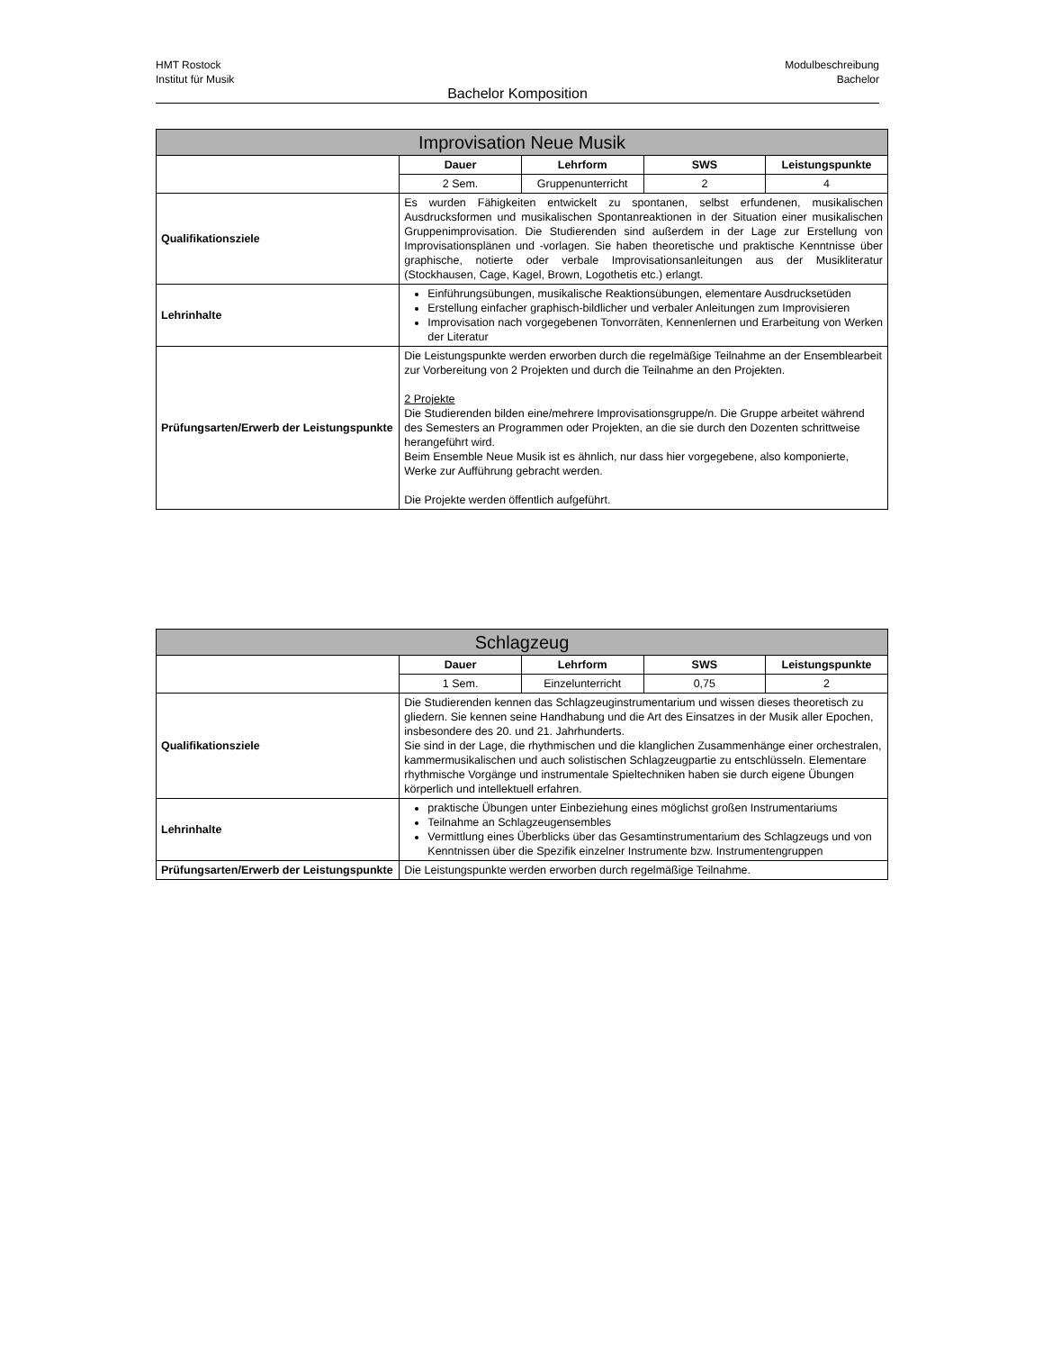HMT Rostock
Institut für Musik
Modulbeschreibung
Bachelor
Bachelor Komposition
| Improvisation Neue Musik | | | | |
| --- | --- | --- | --- | --- |
| | Dauer | Lehrform | SWS | Leistungspunkte |
| | 2 Sem. | Gruppenunterricht | 2 | 4 |
| Qualifikationsziele | Es wurden Fähigkeiten entwickelt zu spontanen, selbst erfundenen, musikalischen Ausdrucksformen und musikalischen Spontanreaktionen in der Situation einer musikalischen Gruppenimprovisation. Die Studierenden sind außerdem in der Lage zur Erstellung von Improvisationsplänen und -vorlagen. Sie haben theoretische und praktische Kenntnisse über graphische, notierte oder verbale Improvisationsanleitungen aus der Musikliteratur (Stockhausen, Cage, Kagel, Brown, Logothetis etc.) erlangt. | | | |
| Lehrinhalte | Einführungsübungen, musikalische Reaktionsübungen, elementare Ausdrucksetüden Erstellung einfacher graphisch-bildlicher und verbaler Anleitungen zum Improvisieren Improvisation nach vorgegebenen Tonvorräten, Kennenlernen und Erarbeitung von Werken der Literatur | | | |
| Prüfungsarten/Erwerb der Leistungspunkte | Die Leistungspunkte werden erworben durch die regelmäßige Teilnahme an der Ensemblearbeit zur Vorbereitung von 2 Projekten und durch die Teilnahme an den Projekten. 2 Projekte Die Studierenden bilden eine/mehrere Improvisationsgruppe/n. Die Gruppe arbeitet während des Semesters an Programmen oder Projekten, an die sie durch den Dozenten schrittweise herangeführt wird. Beim Ensemble Neue Musik ist es ähnlich, nur dass hier vorgegebene, also komponierte, Werke zur Aufführung gebracht werden. Die Projekte werden öffentlich aufgeführt. | | | |
| Schlagzeug | | | | |
| --- | --- | --- | --- | --- |
| | Dauer | Lehrform | SWS | Leistungspunkte |
| | 1 Sem. | Einzelunterricht | 0,75 | 2 |
| Qualifikationsziele | Die Studierenden kennen das Schlagzeuginstrumentarium und wissen dieses theoretisch zu gliedern. Sie kennen seine Handhabung und die Art des Einsatzes in der Musik aller Epochen, insbesondere des 20. und 21. Jahrhunderts. Sie sind in der Lage, die rhythmischen und die klanglichen Zusammenhänge einer orchestralen, kammermusikalischen und auch solistischen Schlagzeugpartie zu entschlüsseln. Elementare rhythmische Vorgänge und instrumentale Spieltechniken haben sie durch eigene Übungen körperlich und intellektuell erfahren. | | | |
| Lehrinhalte | praktische Übungen unter Einbeziehung eines möglichst großen Instrumentariums Teilnahme an Schlagzeugensembles Vermittlung eines Überblicks über das Gesamtinstrumentarium des Schlagzeugs und von Kenntnissen über die Spezifik einzelner Instrumente bzw. Instrumentengruppen | | | |
| Prüfungsarten/Erwerb der Leistungspunkte | Die Leistungspunkte werden erworben durch regelmäßige Teilnahme. | | | |